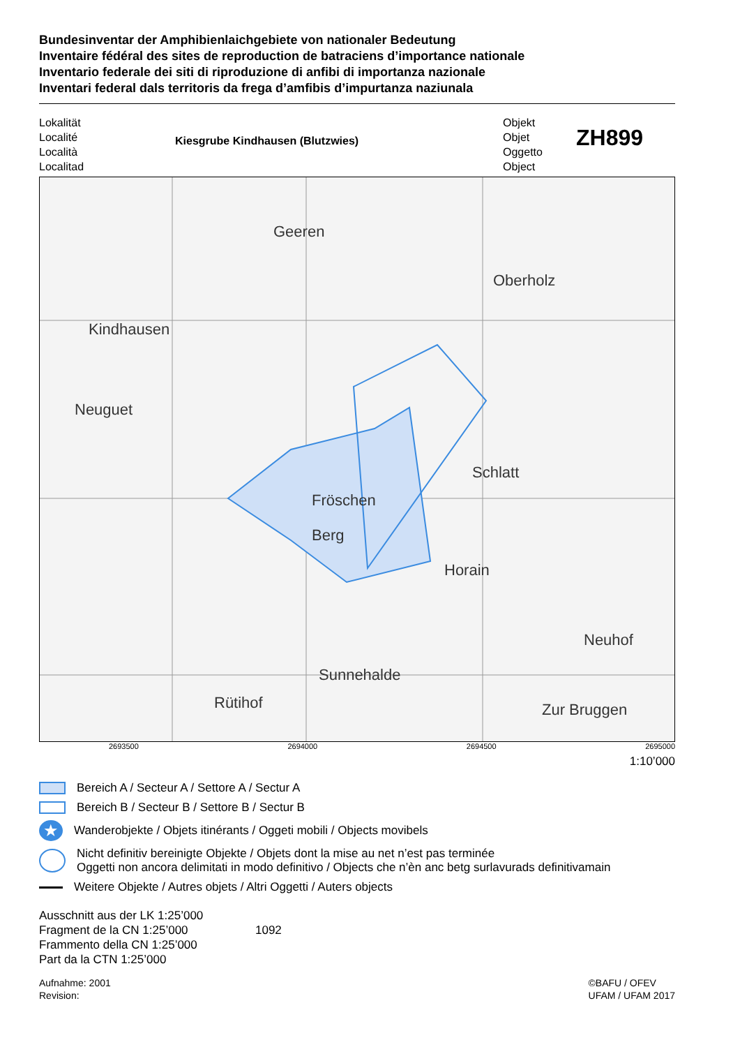Bundesinventar der Amphibienlaichgebiete von nationaler Bedeutung
Inventaire fédéral des sites de reproduction de batraciens d’importance nationale
Inventario federale dei siti di riproduzione di anfibi di importanza nazionale
Inventari federal dals territoris da frega d’amfibis d’impurtanza naziunala
Lokalität
Localité
Località
Localitad
Kiesgrube Kindhausen (Blutzwies)
Objekt
Objet
Oggetto
Object
ZH899
Kindhausen
Geeren
Oberholz
Fröschen
Berg
Schlatt
Horain
Sunnehalde
Rütihof
Neuhof
Zur Bruggen
Neuguet
2693500 2694000 2694500 2695000
1:10’000
Bereich A / Secteur A / Settore A / Sectur A
Bereich B / Secteur B / Settore B / Sectur B
★ Wanderobjekte / Objets itinérants / Oggeti mobili / Objects movibels
Nicht definitiv bereinigte Objekte / Objets dont la mise au net n’est pas terminée
Oggetti non ancora delimitati in modo definitivo / Objects che n’èn anc betg surlavurads definitivamain
Weitere Objekte / Autres objets / Altri Oggetti / Auters objects
Ausschnitt aus der LK 1:25’000
Fragment de la CN 1:25’000
Frammento della CN 1:25’000
Part da la CTN 1:25’000
1092
Aufnahme: 2001
Revision:
©BAFU / OFEV
UFAM / UFAM 2017